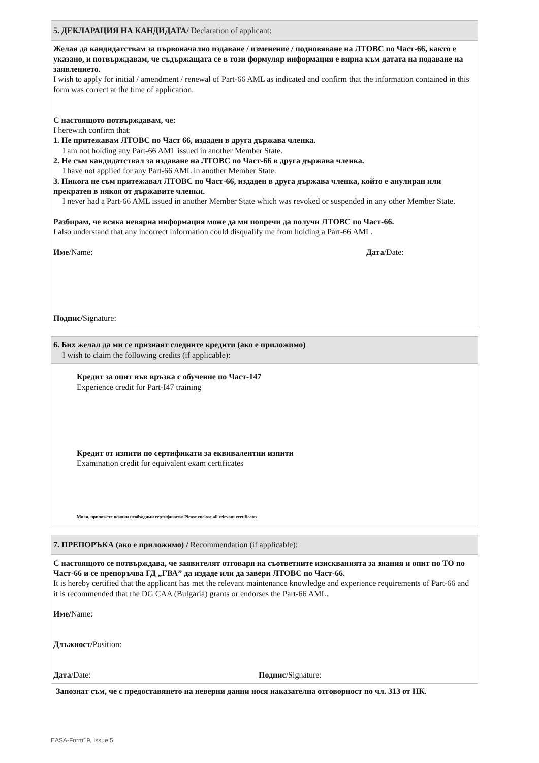5. ДЕКЛАРАЦИЯ НА КАНДИДАТА/ Declaration of applicant:
Желая да кандидатствам за първоначално издаване / изменение / подновяване на ЛТОВС по Част-66, както е указано, и потвърждавам, че съдържащата се в този формуляр информация е вярна към датата на подаване на заявлението.
I wish to apply for initial / amendment / renewal of Part-66 AML as indicated and confirm that the information contained in this form was correct at the time of application.
С настоящото потвърждавам, че:
I herewith confirm that:
1. Не притежавам ЛТОВС по Част 66, издаден в друга държава членка.
I am not holding any Part-66 AML issued in another Member State.
2. Не съм кандидатствал за издаване на ЛТОВС по Част-66 в друга държава членка.
I have not applied for any Part-66 AML in another Member State.
3. Никога не съм притежавал ЛТОВС по Част-66, издаден в друга държава членка, който е анулиран или прекратен в някоя от държавите членки.
I never had a Part-66 AML issued in another Member State which was revoked or suspended in any other Member State.
Разбирам, че всяка невярна информация може да ми попречи да получи ЛТОВС по Част-66.
I also understand that any incorrect information could disqualify me from holding a Part-66 AML.
Име/Name: Дата/Date:
Подпис/Signature:
6. Бих желал да ми се признаят следните кредити (ако е приложимо)
I wish to claim the following credits (if applicable):
Кредит за опит във връзка с обучение по Част-147
Experience credit for Part-I47 training
Кредит от изпити по сертификати за еквивалентни изпити
Examination credit for equivalent exam certificates
Моля, приложете всички необходими сертификати/ Please enclose all relevant certificates
7. ПРЕПОРЪКА (ако е приложимо) / Recommendation (if applicable):
С настоящото се потвърждава, че заявителят отговаря на съответните изискванията за знания и опит по ТО по Част-66 и се препоръчва ГД „ГВА” да издаде или да завери ЛТОВС по Част-66.
It is hereby certified that the applicant has met the relevant maintenance knowledge and experience requirements of Part-66 and it is recommended that the DG CAA (Bulgaria) grants or endorses the Part-66 AML.
Име/Name:
Длъжност/Position:
Дата/Date: Подпис/Signature:
Запознат съм, че с предоставянето на неверни данни нося наказателна отговорност по чл. 313 от НК.
EASA-Form19, Issue 5